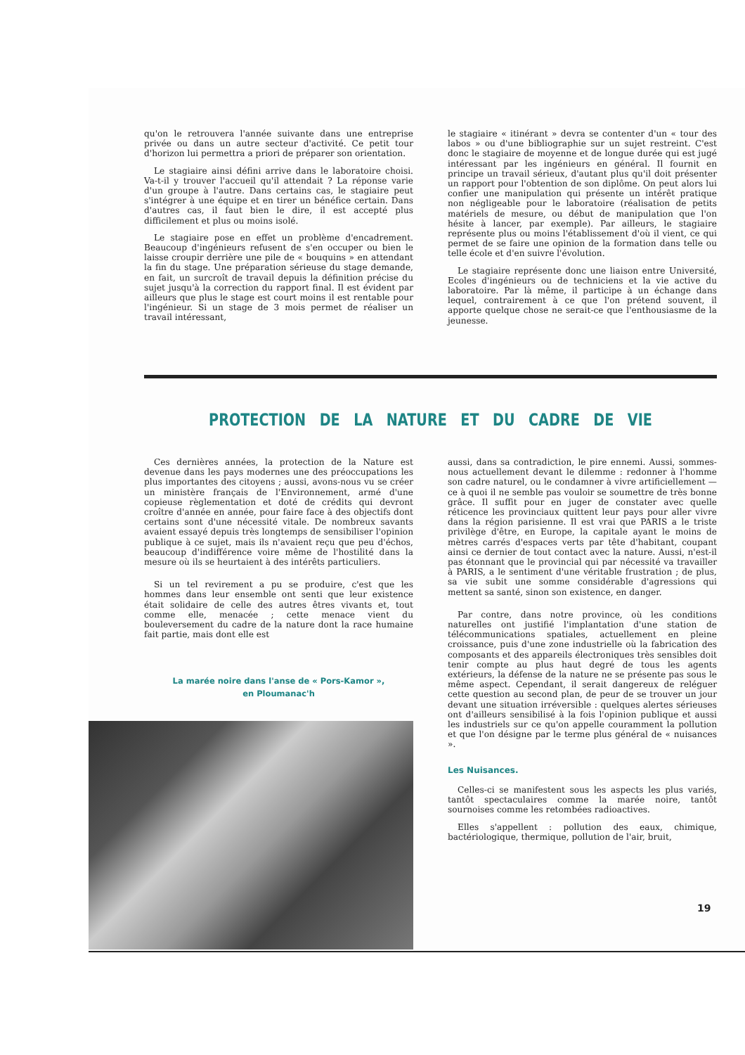qu'on le retrouvera l'année suivante dans une entreprise privée ou dans un autre secteur d'activité. Ce petit tour d'horizon lui permettra a priori de préparer son orientation.
Le stagiaire ainsi défini arrive dans le laboratoire choisi. Va-t-il y trouver l'accueil qu'il attendait ? La réponse varie d'un groupe à l'autre. Dans certains cas, le stagiaire peut s'intégrer à une équipe et en tirer un bénéfice certain. Dans d'autres cas, il faut bien le dire, il est accepté plus difficilement et plus ou moins isolé.
Le stagiaire pose en effet un problème d'encadrement. Beaucoup d'ingénieurs refusent de s'en occuper ou bien le laisse croupir derrière une pile de « bouquins » en attendant la fin du stage. Une préparation sérieuse du stage demande, en fait, un surcroît de travail depuis la définition précise du sujet jusqu'à la correction du rapport final. Il est évident par ailleurs que plus le stage est court moins il est rentable pour l'ingénieur. Si un stage de 3 mois permet de réaliser un travail intéressant,
le stagiaire « itinérant » devra se contenter d'un « tour des labos » ou d'une bibliographie sur un sujet restreint. C'est donc le stagiaire de moyenne et de longue durée qui est jugé intéressant par les ingénieurs en général. Il fournit en principe un travail sérieux, d'autant plus qu'il doit présenter un rapport pour l'obtention de son diplôme. On peut alors lui confier une manipulation qui présente un intérêt pratique non négligeable pour le laboratoire (réalisation de petits matériels de mesure, ou début de manipulation que l'on hésite à lancer, par exemple). Par ailleurs, le stagiaire représente plus ou moins l'établissement d'où il vient, ce qui permet de se faire une opinion de la formation dans telle ou telle école et d'en suivre l'évolution.
Le stagiaire représente donc une liaison entre Université, Ecoles d'ingénieurs ou de techniciens et la vie active du laboratoire. Par là même, il participe à un échange dans lequel, contrairement à ce que l'on prétend souvent, il apporte quelque chose ne serait-ce que l'enthousiasme de la jeunesse.
PROTECTION DE LA NATURE ET DU CADRE DE VIE
Ces dernières années, la protection de la Nature est devenue dans les pays modernes une des préoccupations les plus importantes des citoyens ; aussi, avons-nous vu se créer un ministère français de l'Environnement, armé d'une copieuse règlementation et doté de crédits qui devront croître d'année en année, pour faire face à des objectifs dont certains sont d'une nécessité vitale. De nombreux savants avaient essayé depuis très longtemps de sensibiliser l'opinion publique à ce sujet, mais ils n'avaient reçu que peu d'échos, beaucoup d'indifférence voire même de l'hostilité dans la mesure où ils se heurtaient à des intérêts particuliers.
Si un tel revirement a pu se produire, c'est que les hommes dans leur ensemble ont senti que leur existence était solidaire de celle des autres êtres vivants et, tout comme elle, menacée ; cette menace vient du bouleversement du cadre de la nature dont la race humaine fait partie, mais dont elle est
La marée noire dans l'anse de « Pors-Kamor »,
en Ploumanac'h
aussi, dans sa contradiction, le pire ennemi. Aussi, sommes-nous actuellement devant le dilemme : redonner à l'homme son cadre naturel, ou le condamner à vivre artificiellement — ce à quoi il ne semble pas vouloir se soumettre de très bonne grâce. Il suffit pour en juger de constater avec quelle réticence les provinciaux quittent leur pays pour aller vivre dans la région parisienne. Il est vrai que PARIS a le triste privilège d'être, en Europe, la capitale ayant le moins de mètres carrés d'espaces verts par tête d'habitant, coupant ainsi ce dernier de tout contact avec la nature. Aussi, n'est-il pas étonnant que le provincial qui par nécessité va travailler à PARIS, a le sentiment d'une véritable frustration ; de plus, sa vie subit une somme considérable d'agressions qui mettent sa santé, sinon son existence, en danger.
Par contre, dans notre province, où les conditions naturelles ont justifié l'implantation d'une station de télécommunications spatiales, actuellement en pleine croissance, puis d'une zone industrielle où la fabrication des composants et des appareils électroniques très sensibles doit tenir compte au plus haut degré de tous les agents extérieurs, la défense de la nature ne se présente pas sous le même aspect. Cependant, il serait dangereux de reléguer cette question au second plan, de peur de se trouver un jour devant une situation irréversible : quelques alertes sérieuses ont d'ailleurs sensibilisé à la fois l'opinion publique et aussi les industriels sur ce qu'on appelle couramment la pollution et que l'on désigne par le terme plus général de « nuisances ».
Les Nuisances.
Celles-ci se manifestent sous les aspects les plus variés, tantôt spectaculaires comme la marée noire, tantôt sournoises comme les retombées radioactives.
Elles s'appellent : pollution des eaux, chimique, bactériologique, thermique, pollution de l'air, bruit,
19